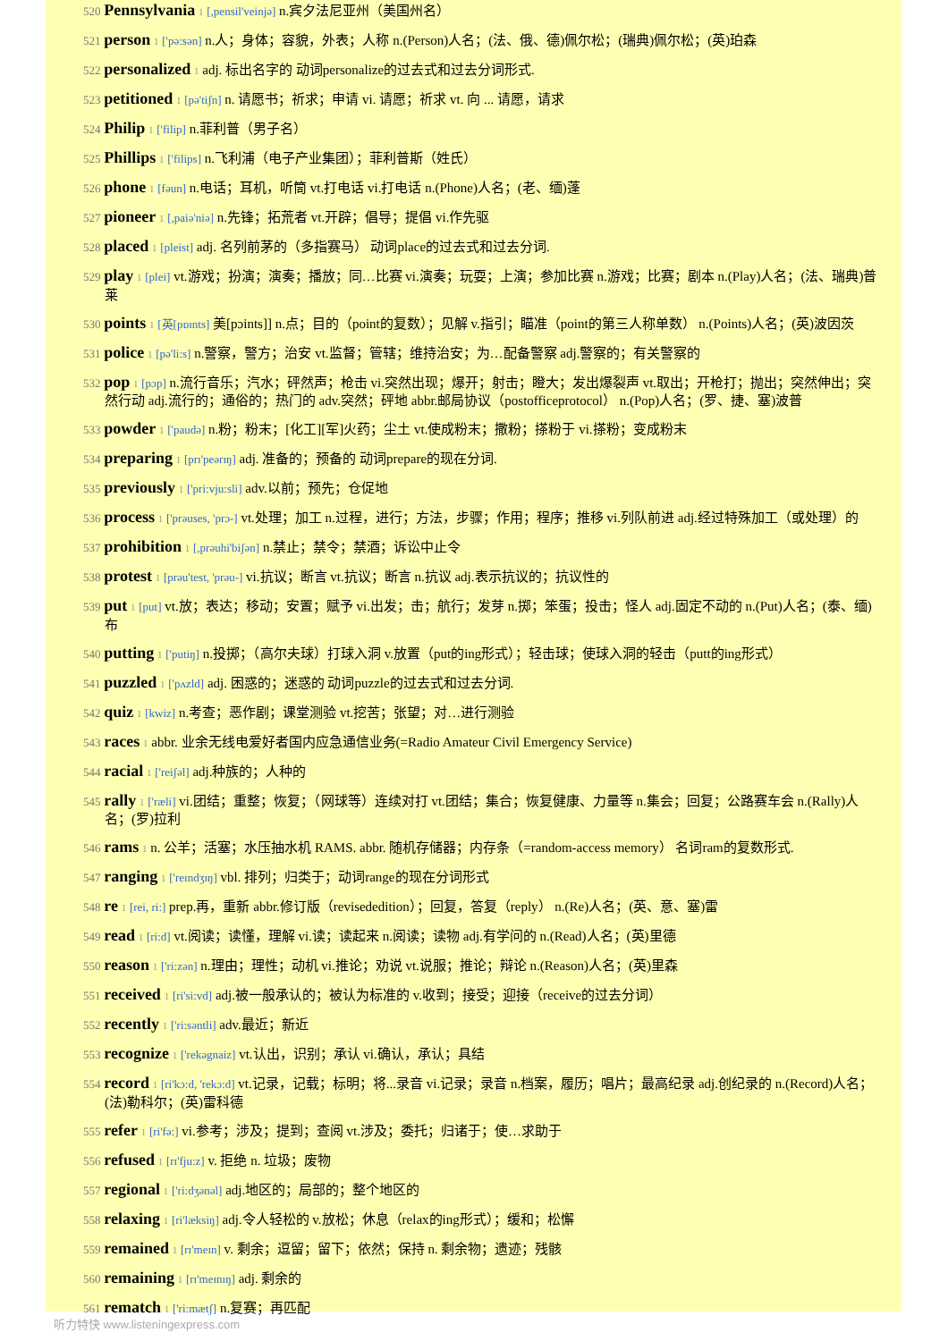520 Pennsylvania 1 [,pensil'veinjə] n.宾夕法尼亚州（美国州名）
521 person 1 ['pə:sən] n.人；身体；容貌，外表；人称 n.(Person)人名；(法、俄、德)佩尔松；(瑞典)佩尔松；(英)珀森
522 personalized 1 adj. 标出名字的 动词personalize的过去式和过去分词形式.
523 petitioned 1 [pə'tiʃn] n. 请愿书；祈求；申请 vi. 请愿；祈求 vt. 向 ... 请愿，请求
524 Philip 1 ['filip] n.菲利普（男子名）
525 Phillips 1 ['filips] n.飞利浦（电子产业集团）；菲利普斯（姓氏）
526 phone 1 [fəun] n.电话；耳机，听筒 vt.打电话 vi.打电话 n.(Phone)人名；(老、缅)蓬
527 pioneer 1 [,paiə'niə] n.先锋；拓荒者 vt.开辟；倡导；提倡 vi.作先驱
528 placed 1 [pleist] adj. 名列前茅的（多指赛马） 动词place的过去式和过去分词.
529 play 1 [plei] vt.游戏；扮演；演奏；播放；同…比赛 vi.演奏；玩耍；上演；参加比赛 n.游戏；比赛；剧本 n.(Play)人名；(法、瑞典)普莱
530 points 1 [英[pɒɪnts] 美[pɔints]] n.点；目的（point的复数）；见解 v.指引；瞄准（point的第三人称单数） n.(Points)人名；(英)波因茨
531 police 1 [pə'li:s] n.警察，警方；治安 vt.监督；管辖；维持治安；为…配备警察 adj.警察的；有关警察的
532 pop 1 [pɔp] n.流行音乐；汽水；砰然声；枪击 vi.突然出现；爆开；射击；瞪大；发出爆裂声 vt.取出；开枪打；抛出；突然伸出；突然行动 adj.流行的；通俗的；热门的 adv.突然；砰地 abbr.邮局协议（postofficeprotocol） n.(Pop)人名；(罗、捷、塞)波普
533 powder 1 ['paudə] n.粉；粉末；[化工][军]火药；尘土 vt.使成粉末；撒粉；搽粉于 vi.搽粉；变成粉末
534 preparing 1 [prɪ'peərɪŋ] adj. 准备的；预备的 动词prepare的现在分词.
535 previously 1 ['pri:vju:sli] adv.以前；预先；仓促地
536 process 1 ['prəuses, 'prɔ-] vt.处理；加工 n.过程，进行；方法，步骤；作用；程序；推移 vi.列队前进 adj.经过特殊加工（或处理）的
537 prohibition 1 [,prəuhi'biʃən] n.禁止；禁令；禁酒；诉讼中止令
538 protest 1 [prəu'test, 'prəu-] vi.抗议；断言 vt.抗议；断言 n.抗议 adj.表示抗议的；抗议性的
539 put 1 [put] vt.放；表达；移动；安置；赋予 vi.出发；击；航行；发芽 n.掷；笨蛋；投击；怪人 adj.固定不动的 n.(Put)人名；(泰、缅)布
540 putting 1 ['putiŋ] n.投掷；（高尔夫球）打球入洞 v.放置（put的ing形式）；轻击球；使球入洞的轻击（putt的ing形式）
541 puzzled 1 ['pʌzld] adj. 困惑的；迷惑的 动词puzzle的过去式和过去分词.
542 quiz 1 [kwiz] n.考查；恶作剧；课堂测验 vt.挖苦；张望；对…进行测验
543 races 1 abbr. 业余无线电爱好者国内应急通信业务(=Radio Amateur Civil Emergency Service)
544 racial 1 ['reiʃəl] adj.种族的；人种的
545 rally 1 ['ræli] vi.团结；重整；恢复；（网球等）连续对打 vt.团结；集合；恢复健康、力量等 n.集会；回复；公路赛车会 n.(Rally)人名；(罗)拉利
546 rams 1 n. 公羊；活塞；水压抽水机 RAMS. abbr. 随机存储器；内存条（=random-access memory） 名词ram的复数形式.
547 ranging 1 ['reɪndʒɪŋ] vbl. 排列；归类于；动词range的现在分词形式
548 re 1 [rei, ri:] prep.再，重新 abbr.修订版（revisededition）；回复，答复（reply） n.(Re)人名；(英、意、塞)雷
549 read 1 [ri:d] vt.阅读；读懂，理解 vi.读；读起来 n.阅读；读物 adj.有学问的 n.(Read)人名；(英)里德
550 reason 1 ['ri:zən] n.理由；理性；动机 vi.推论；劝说 vt.说服；推论；辩论 n.(Reason)人名；(英)里森
551 received 1 [ri'si:vd] adj.被一般承认的；被认为标准的 v.收到；接受；迎接（receive的过去分词）
552 recently 1 ['ri:səntli] adv.最近；新近
553 recognize 1 ['rekəgnaiz] vt.认出，识别；承认 vi.确认，承认；具结
554 record 1 [ri'kɔ:d, 'rekɔ:d] vt.记录，记载；标明；将...录音 vi.记录；录音 n.档案，履历；唱片；最高纪录 adj.创纪录的 n.(Record)人名；(法)勒科尔；(英)雷科德
555 refer 1 [ri'fə:] vi.参考；涉及；提到；查阅 vt.涉及；委托；归诸于；使…求助于
556 refused 1 [rɪ'fju:z] v. 拒绝 n. 垃圾；废物
557 regional 1 ['ri:dʒənəl] adj.地区的；局部的；整个地区的
558 relaxing 1 [ri'læksiŋ] adj.令人轻松的 v.放松；休息（relax的ing形式）；缓和；松懈
559 remained 1 [rɪ'meɪn] v. 剩余；逗留；留下；依然；保持 n. 剩余物；遗迹；残骸
560 remaining 1 [rɪ'meɪnɪŋ] adj. 剩余的
561 rematch 1 ['ri:mætʃ] n.复赛；再匹配
听力特快 www.listeningexpress.com